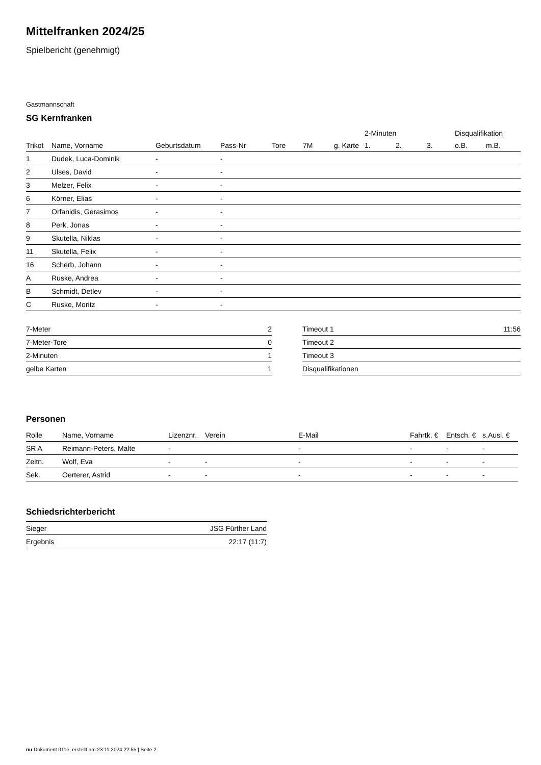Mittelfranken 2024/25
Spielbericht (genehmigt)
Gastmannschaft
SG Kernfranken
| | | | | | | | 2-Minuten | | | Disqualifikation | |
| --- | --- | --- | --- | --- | --- | --- | --- | --- | --- | --- | --- |
| Trikot | Name, Vorname | Geburtsdatum | Pass-Nr | Tore | 7M | g. Karte | 1. | 2. | 3. | o.B. | m.B. |
| 1 | Dudek, Luca-Dominik | - | - | | | | | | | | |
| 2 | Ulses, David | - | - | | | | | | | | |
| 3 | Melzer, Felix | - | - | | | | | | | | |
| 6 | Körner, Elias | - | - | | | | | | | | |
| 7 | Orfanidis, Gerasimos | - | - | | | | | | | | |
| 8 | Perk, Jonas | - | - | | | | | | | | |
| 9 | Skutella, Niklas | - | - | | | | | | | | |
| 11 | Skutella, Felix | - | - | | | | | | | | |
| 16 | Scherb, Johann | - | - | | | | | | | | |
| A | Ruske, Andrea | - | - | | | | | | | | |
| B | Schmidt, Detlev | - | - | | | | | | | | |
| C | Ruske, Moritz | - | - | | | | | | | | |
| 7-Meter | 2 |
| 7-Meter-Tore | 0 |
| 2-Minuten | 1 |
| gelbe Karten | 1 |
| Timeout 1 | 11:56 |
| Timeout 2 | |
| Timeout 3 | |
| Disqualifikationen | |
Personen
| Rolle | Name, Vorname | Lizenznr. | Verein | E-Mail | Fahrtk. € | Entsch. € | s.Ausl. € |
| --- | --- | --- | --- | --- | --- | --- | --- |
| SR A | Reimann-Peters, Malte | - | | - | - | - | - |
| Zeitn. | Wolf, Eva | - | - | - | - | - | - |
| Sek. | Oerterer, Astrid | - | - | - | - | - | - |
Schiedsrichterbericht
| Sieger | JSG Fürther Land |
| Ergebnis | 22:17 (11:7) |
nu.Dokument 011e, erstellt am 23.11.2024 22:55 | Seite 2